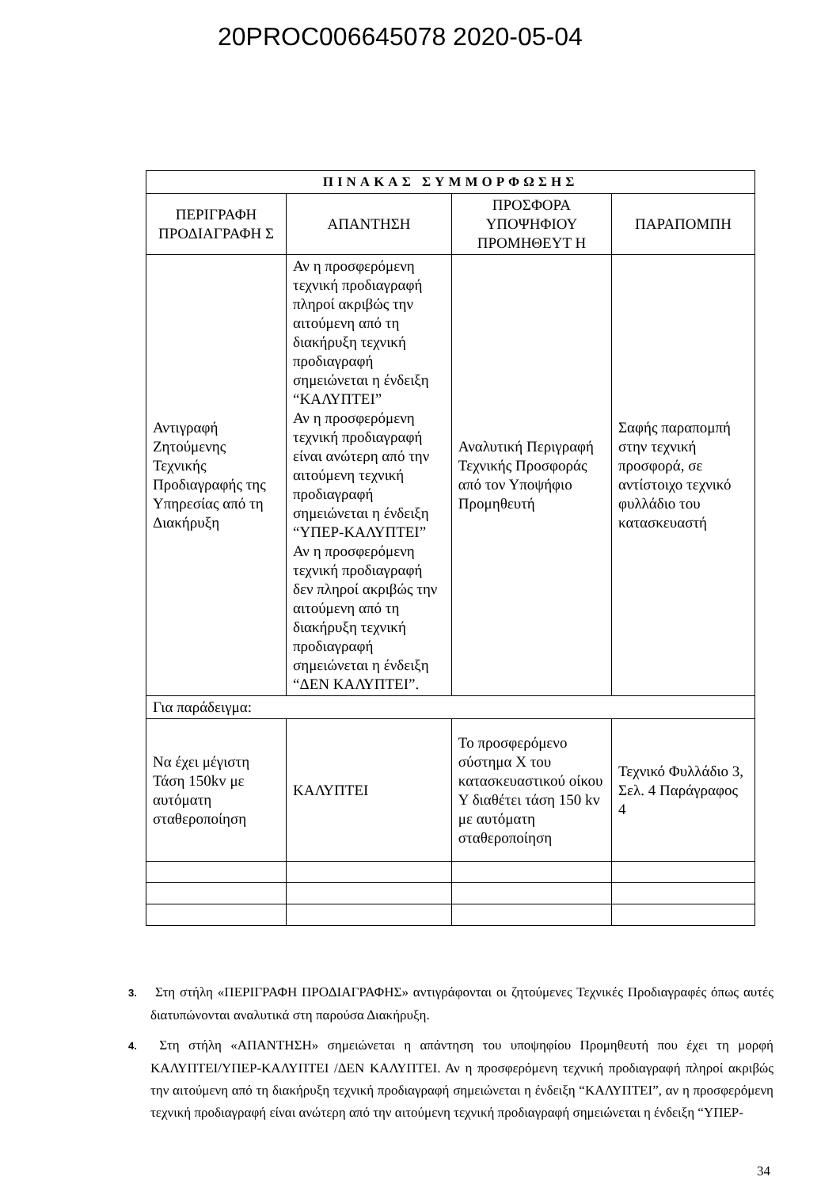20PROC006645078 2020-05-04
| ΠΙΝΑΚΑΣ ΣΥΜΜΟΡΦΩΣΗΣ | | | | |
| --- | --- | --- | --- | --- |
| ΠΕΡΙΓΡΑΦΗ ΠΡΟΔΙΑΓΡΑΦΗ Σ | ΑΠΑΝΤΗΣΗ | | ΠΡΟΣΦΟΡΑ ΥΠΟΨΗΦΙΟΥ ΠΡΟΜΗΘΕΥΤ Η | ΠΑΡΑΠΟΜΠΗ |
| Αντιγραφή Ζητούμενης Τεχνικής Προδιαγραφής της Υπηρεσίας από τη Διακήρυξη | Αν η προσφερόμενη τεχνική προδιαγραφή πληροί ακριβώς την αιτούμενη από τη διακήρυξη τεχνική προδιαγραφή σημειώνεται η ένδειξη “ΚΑΛΥΠΤΕΙ” Αν η προσφερόμενη τεχνική προδιαγραφή είναι ανώτερη από την αιτούμενη τεχνική προδιαγραφή σημειώνεται η ένδειξη “ΥΠΕΡ-ΚΑΛΥΠΤΕΙ” Αν η προσφερόμενη τεχνική προδιαγραφή δεν πληροί ακριβώς την αιτούμενη από τη διακήρυξη τεχνική προδιαγραφή σημειώνεται η ένδειξη “ΔΕΝ ΚΑΛΥΠΤΕΙ”. | | Αναλυτική Περιγραφή Τεχνικής Προσφοράς από τον Υποψήφιο Προμηθευτή | Σαφής παραπομπή στην τεχνική προσφορά, σε αντίστοιχο τεχνικό φυλλάδιο του κατασκευαστή |
| Για παράδειγμα: | | | | |
| Να έχει μέγιστη Τάση 150kv με αυτόματη σταθεροποίηση | ΚΑΛΥΠΤΕΙ | Το προσφερόμενο σύστημα Χ του κατασκευαστικού οίκου Υ διαθέτει τάση 150 kv με αυτόματη σταθεροποίηση | | Τεχνικό Φυλλάδιο 3, Σελ. 4 Παράγραφος 4 |
3. Στη στήλη «ΠΕΡΙΓΡΑΦΗ ΠΡΟΔΙΑΓΡΑΦΗΣ» αντιγράφονται οι ζητούμενες Τεχνικές Προδιαγραφές όπως αυτές διατυπώνονται αναλυτικά στη παρούσα Διακήρυξη.
4. Στη στήλη «ΑΠΑΝΤΗΣΗ» σημειώνεται η απάντηση του υποψηφίου Προμηθευτή που έχει τη μορφή ΚΑΛΥΠΤΕΙ/ΥΠΕΡ-ΚΑΛΥΠΤΕΙ /ΔΕΝ ΚΑΛΥΠΤΕΙ. Αν η προσφερόμενη τεχνική προδιαγραφή πληροί ακριβώς την αιτούμενη από τη διακήρυξη τεχνική προδιαγραφή σημειώνεται η ένδειξη “ΚΑΛΥΠΤΕΙ”, αν η προσφερόμενη τεχνική προδιαγραφή είναι ανώτερη από την αιτούμενη τεχνική προδιαγραφή σημειώνεται η ένδειξη “ΥΠΕΡ-
34